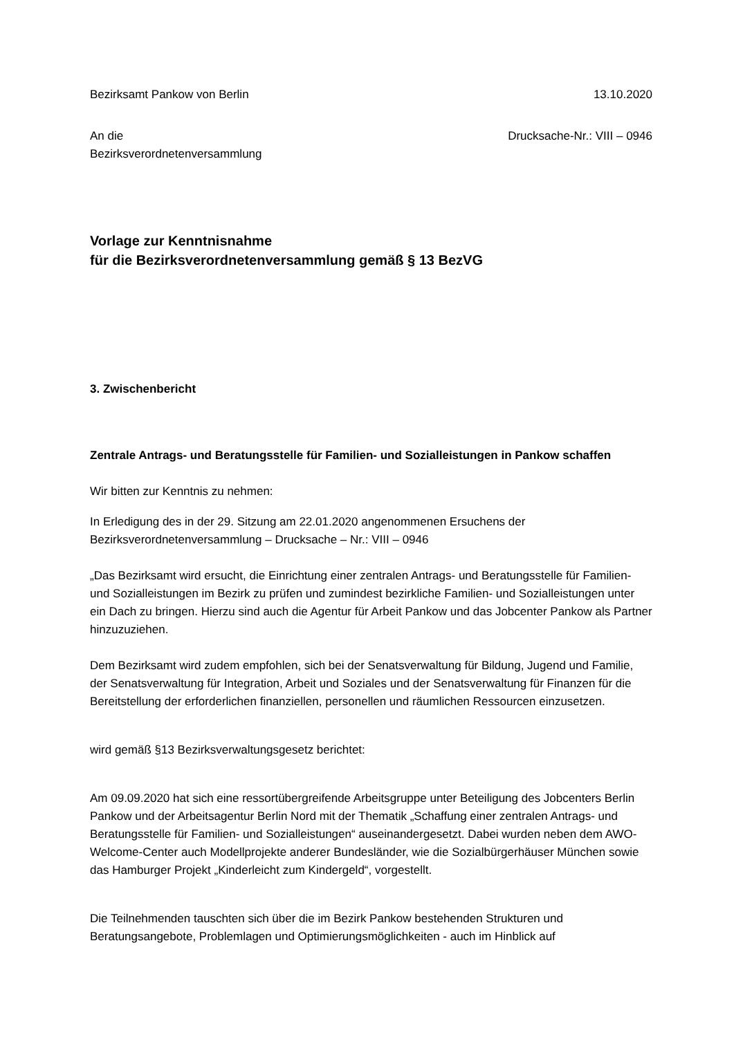Bezirksamt Pankow von Berlin 13.10.2020
An die
Bezirksverordnetenversammlung Drucksache-Nr.: VIII – 0946
Vorlage zur Kenntnisnahme
für die Bezirksverordnetenversammlung gemäß § 13 BezVG
3. Zwischenbericht
Zentrale Antrags- und Beratungsstelle für Familien- und Sozialleistungen in Pankow schaffen
Wir bitten zur Kenntnis zu nehmen:
In Erledigung des in der 29. Sitzung am 22.01.2020 angenommenen Ersuchens der Bezirksverordnetenversammlung – Drucksache – Nr.: VIII – 0946
„Das Bezirksamt wird ersucht, die Einrichtung einer zentralen Antrags- und Beratungsstelle für Familien- und Sozialleistungen im Bezirk zu prüfen und zumindest bezirkliche Familien- und Sozialleistungen unter ein Dach zu bringen. Hierzu sind auch die Agentur für Arbeit Pankow und das Jobcenter Pankow als Partner hinzuzuziehen.
Dem Bezirksamt wird zudem empfohlen, sich bei der Senatsverwaltung für Bildung, Jugend und Familie, der Senatsverwaltung für Integration, Arbeit und Soziales und der Senatsverwaltung für Finanzen für die Bereitstellung der erforderlichen finanziellen, personellen und räumlichen Ressourcen einzusetzen.
wird gemäß §13 Bezirksverwaltungsgesetz berichtet:
Am 09.09.2020 hat sich eine ressortübergreifende Arbeitsgruppe unter Beteiligung des Jobcenters Berlin Pankow und der Arbeitsagentur Berlin Nord mit der Thematik „Schaffung einer zentralen Antrags- und Beratungsstelle für Familien- und Sozialleistungen“ auseinandergesetzt. Dabei wurden neben dem AWO-Welcome-Center auch Modellprojekte anderer Bundesländer, wie die Sozialbürgerhäuser München sowie das Hamburger Projekt „Kinderleicht zum Kindergeld“, vorgestellt.
Die Teilnehmenden tauschten sich über die im Bezirk Pankow bestehenden Strukturen und Beratungsangebote, Problemlagen und Optimierungsmöglichkeiten - auch im Hinblick auf